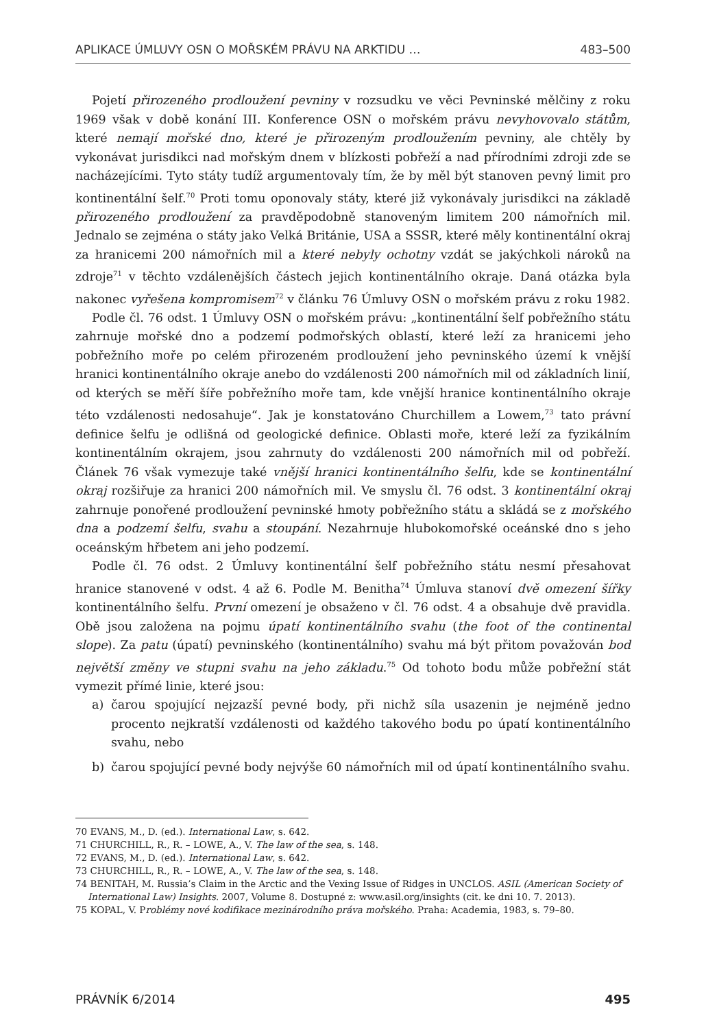APLIKACE ÚMLUVY OSN O MOŘSKÉM PRÁVU NA ARKTIDU … 483–500
Pojetí přirozeného prodloužení pevniny v rozsudku ve věci Pevninské mělčiny z roku 1969 však v době konání III. Konference OSN o mořském právu nevyhovovalo státům, které nemají mořské dno, které je přirozeným prodloužením pevniny, ale chtěly by vykonávat jurisdikci nad mořským dnem v blízkosti pobřeží a nad přírodními zdroji zde se nacházejícími. Tyto státy tudíž argumentovaly tím, že by měl být stanoven pevný limit pro kontinentální šelf.<sup>70</sup> Proti tomu oponovaly státy, které již vykonávaly jurisdikci na základě přirozeného prodloužení za pravděpodobně stanoveným limitem 200 námořních mil. Jednalo se zejména o státy jako Velká Británie, USA a SSSR, které měly kontinentální okraj za hranicemi 200 námořních mil a které nebyly ochotny vzdát se jakýchkoli nároků na zdroje<sup>71</sup> v těchto vzdálenějších částech jejich kontinentálního okraje. Daná otázka byla nakonec vyřešena kompromisem<sup>72</sup> v článku 76 Úmluvy OSN o mořském právu z roku 1982.
Podle čl. 76 odst. 1 Úmluvy OSN o mořském právu: „kontinentální šelf pobřežního státu zahrnuje mořské dno a podzemí podmořských oblastí, které leží za hranicemi jeho pobřežního moře po celém přirozeném prodloužení jeho pevninského území k vnější hranici kontinentálního okraje anebo do vzdálenosti 200 námořních mil od základních linií, od kterých se měří šíře pobřežního moře tam, kde vnější hranice kontinentálního okraje této vzdálenosti nedosahuje“. Jak je konstatováno Churchillem a Lowem,<sup>73</sup> tato právní definice šelfu je odlišná od geologické definice. Oblasti moře, které leží za fyzikálním kontinentálním okrajem, jsou zahrnuty do vzdálenosti 200 námořních mil od pobřeží. Článek 76 však vymezuje také vnější hranici kontinentálního šelfu, kde se kontinentální okraj rozšiřuje za hranici 200 námořních mil. Ve smyslu čl. 76 odst. 3 kontinentální okraj zahrnuje ponořené prodloužení pevninské hmoty pobřežního státu a skládá se z mořského dna a podzemí šelfu, svahu a stoupání. Nezahrnuje hlubokomořské oceánské dno s jeho oceánským hřbetem ani jeho podzemí.
Podle čl. 76 odst. 2 Úmluvy kontinentální šelf pobřežního státu nesmí přesahovat hranice stanovené v odst. 4 až 6. Podle M. Benitha<sup>74</sup> Úmluva stanoví dvě omezení šířky kontinentálního šelfu. První omezení je obsaženo v čl. 76 odst. 4 a obsahuje dvě pravidla. Obě jsou založena na pojmu úpatí kontinentálního svahu (the foot of the continental slope). Za patu (úpatí) pevninského (kontinentálního) svahu má být přitom považován bod největší změny ve stupni svahu na jeho základu.<sup>75</sup> Od tohoto bodu může pobřežní stát vymezit přímé linie, které jsou:
a) čarou spojující nejzazší pevné body, při nichž síla usazenin je nejméně jedno procento nejkratší vzdálenosti od každého takového bodu po úpatí kontinentálního svahu, nebo
b) čarou spojující pevné body nejvýše 60 námořních mil od úpatí kontinentálního svahu.
70 EVANS, M., D. (ed.). International Law, s. 642.
71 CHURCHILL, R., R. – LOWE, A., V. The law of the sea, s. 148.
72 EVANS, M., D. (ed.). International Law, s. 642.
73 CHURCHILL, R., R. – LOWE, A., V. The law of the sea, s. 148.
74 BENITAH, M. Russia’s Claim in the Arctic and the Vexing Issue of Ridges in UNCLOS. ASIL (American Society of International Law) Insights. 2007, Volume 8. Dostupné z: www.asil.org/insights (cit. ke dni 10. 7. 2013).
75 KOPAL, V. Problémy nové kodifikace mezinárodního práva mořského. Praha: Academia, 1983, s. 79–80.
PRÁVNÍK 6/2014 495